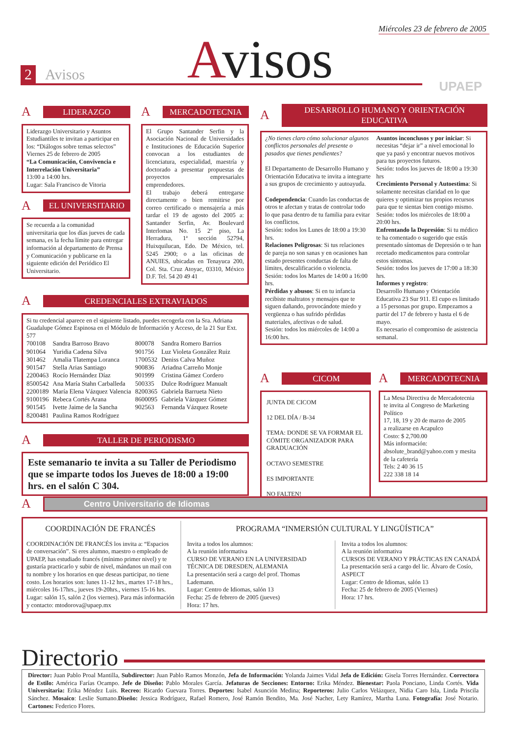Miércoles 23 de febrero de 2005
2 Avisos Avisos
UPAEP
A LIDERAZGO
Liderazgo Universitario y Asuntos Estudiantiles te invitan a participar en los: “Diálogos sobre temas selectos”
Viernes 25 de febrero de 2005
“La Comunicación, Convivencia e Interrelación Universitaria”
13:00 a 14:00 hrs.
Lugar: Sala Francisco de Vitoria
A EL UNIVERSITARIO
Se recuerda a la comunidad universitaria que los días jueves de cada semana, es la fecha límite para entregar información al departamento de Prensa y Comunicación y publicarse en la siguiente edición del Periódico El Universitario.
A MERCADOTECNIA
El Grupo Santander Serfin y la Asociación Nacional de Universidades e Instituciones de Educación Superior convocan a los estudiantes de licenciatura, especialidad, maestría y doctorado a presentar propuestas de proyectos empresariales emprendedores.
El trabajo deberá entregarse directamente o bien remitirse por correo certificado o mensajería a más tardar el 19 de agosto del 2005 a: Santander Serfin, Av. Boulevard Interlomas No. 15 2º piso, La Herradura, 1ª sección 52794, Huixquilucan, Edo. De México, tel. 5245 2900; o a las oficinas de ANUIES, ubicadas en Tenayuca 200, Col. Sta. Cruz Atoyac, 03310, México D.F. Tel. 54 20 49 41
A DESARROLLO HUMANO Y ORIENTACIÓN EDUCATIVA
¿No tienes claro cómo solucionar algunos conflictos personales del presente o pasados que tienes pendientes?
El Departamento de Desarrollo Humano y Orientación Educativa te invita a integrarte a sus grupos de crecimiento y autoayuda.
Codependencia: Cuando las conductas de otros te afectan y tratas de controlar todo lo que pasa dentro de tu familia para evitar los conflictos.
Sesión: todos los Lunes de 18:00 a 19:30 hrs.
Relaciones Peligrosas: Si tus relaciones de pareja no son sanas y en ocasiones han estado presentes conductas de falta de límites, descalificación o violencia.
Sesión: todos los Martes de 14:00 a 16:00 hrs.
Pérdidas y abusos: Si en tu infancia recibiste maltratos y mensajes que te siguen dañando, provocándote miedo y vergüenza o has sufrido pérdidas materiales, afectivas o de salud.
Sesión: todos los miércoles de 14:00 a 16:00 hrs.
Asuntos inconclusos y por iniciar: Si necesitas “dejar ir” a nivel emocional lo que ya pasó y encontrar nuevos motivos para tus proyectos futuros.
Sesión: todos los jueves de 18:00 a 19:30 hrs
Crecimiento Personal y Autoestima: Si solamente necesitas claridad en lo que quieres y optimizar tus propios recursos para que te sientas bien contigo mismo.
Sesión: todos los miércoles de 18:00 a 20:00 hrs.
Enfrentando la Depresión: Si tu médico te ha comentado o sugerido que estás presentado síntomas de Depresión o te han recetado medicamentos para controlar estos síntomas.
Sesión: todos los jueves de 17:00 a 18:30 hrs.
Informes y registro:
Desarrollo Humano y Orientación Educativa 23 Sur 911. El cupo es limitado a 15 personas por grupo. Empezamos a partir del 17 de febrero y hasta el 6 de mayo.
Es necesario el compromiso de asistencia semanal.
A CREDENCIALES EXTRAVIADOS
Si tu credencial aparece en el siguiente listado, puedes recogerla con la Sra. Adriana Guadalupe Gómez Espinosa en el Módulo de Información y Acceso, de la 21 Sur Ext. 577
| 700108 | Sandra Barroso Bravo | 800078 | Sandra Romero Barrios |
| 901064 | Yuridia Cadena Silva | 901756 | Luz Violeta González Ruiz |
| 301462 | Amalia Tlatempa Loranca | 1700532 | Deniss Calva Muñoz |
| 901547 | Stella Arias Santiago | 900836 | Ariadna Carreño Monje |
| 2200463 | Rocío Hernández Díaz | 901999 | Cristina Gámez Cordero |
| 8500542 | Ana María Stahn Carballeda | 500335 | Dulce Rodríguez Manualt |
| 2200189 | María Elena Vázquez Valencia | 8200365 | Gabriela Barrueta Nieto |
| 9100196 | Rebeca Cortés Arana | 8600095 | Gabriela Vázquez Gómez |
| 901545 | Ivette Jaime de la Sancha | 902563 | Fernanda Vázquez Rosete |
| 8200481 | Paulina Ramos Rodríguez | | |
A TALLER DE PERIODISMO
Este semanario te invita a su Taller de Periodismo que se imparte todos los Jueves de 18:00 a 19:00 hrs. en el salón C 304.
A CICOM
JUNTA DE CICOM
12 DEL DÍA / B-34
TEMA: DONDE SE VA FORMAR EL CÓMITE ORGANIZADOR PARA GRADUACIÓN
OCTAVO SEMESTRE
ES IMPORTANTE
NO FALTEN!
A MERCADOTECNIA
La Mesa Directiva de Mercadotecnia
te invita al Congreso de Marketing Político
17, 18, 19 y 20 de marzo de 2005
a realizarse en Acapulco
Costo: $ 2,700.00
Más información:
absolute_brand@yahoo.com y mesita de la cafetería
Tels: 2 40 36 15
222 338 18 14
A Centro Universitario de Idiomas
COORDINACIÓN DE FRANCÉS
COORDINACIÓN DE FRANCÉS los invita a: “Espacios de conversación”. Si eres alumno, maestro o empleado de UPAEP, has estudiado francés (mínimo primer nivel) y te gustaría practicarlo y subir de nivel, mándanos un mail con tu nombre y los horarios en que deseas participar, no tiene costo. Los horarios son: lunes 11-12 hrs., martes 17-18 hrs., miércoles 16-17hrs., jueves 19-20hrs., viernes 15-16 hrs. Lugar: salón 15, salón 2 (los viernes). Para más información y contacto: mtodorova@upaep.mx
PROGRAMA “INMERSIÓN CULTURAL Y LINGÜÍSTICA”
Invita a todos los alumnos:
A la reunión informativa
CURSO DE VERANO EN LA UNIVERSIDAD TÉCNICA DE DRESDEN, ALEMANIA
La presentación será a cargo del prof. Thomas Lademann.
Lugar: Centro de Idiomas, salón 13
Fecha: 25 de febrero de 2005 (jueves)
Hora: 17 hrs.
Invita a todos los alumnos:
A la reunión informativa
CURSOS DE VERANO Y PRÁCTICAS EN CANADÁ
La presentación será a cargo del lic. Álvaro de Cosío, ASPECT
Lugar: Centro de Idiomas, salón 13
Fecha: 25 de febrero de 2005 (Viernes)
Hora: 17 hrs.
Directorio
Director: Juan Pablo Proal Mantilla, Subdirector: Juan Pablo Ramos Monzón, Jefa de Información: Yolanda Jaimes Vidal Jefa de Edición: Gisela Torres Hernández. Correctora de Estilo: América Farías Ocampo. Jefe de Diseño: Pablo Morales García. Jefaturas de Secciones: Entorno: Erika Méndez. Bienestar: Paola Ponciano, Linda Cortés. Vida Universitaria: Erika Méndez Luis. Recreo: Ricardo Guevara Torres. Deportes: Isabel Asunción Medina; Reporteros: Julio Carlos Velázquez, Nidia Caro Isla, Linda Priscila Sánchez. Mosaico: Leslie Sumano.Diseño: Jessica Rodríguez, Rafael Romero, José Ramón Bendito, Ma. José Nacher, Lety Ramírez, Martha Luna. Fotografía: José Notario. Cartones: Federico Flores.